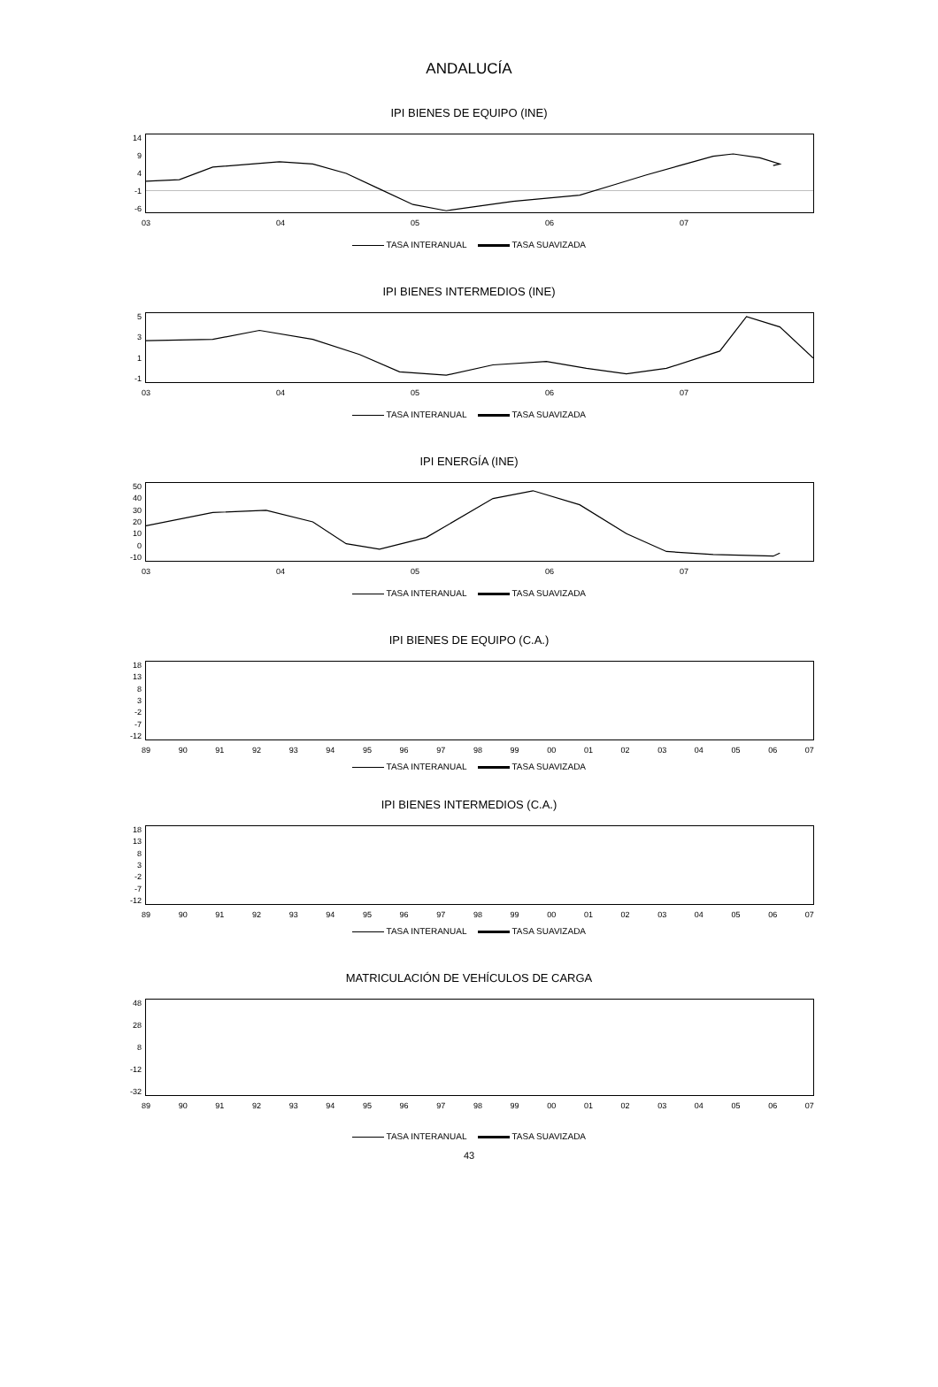ANDALUCÍA
IPI BIENES DE EQUIPO (INE)
14
9
4
-1
-6
03 04 05 06 07
TASA INTERANUAL TASA SUAVIZADA
IPI BIENES INTERMEDIOS (INE)
5
3
1
-1
03 04 05 06 07
TASA INTERANUAL TASA SUAVIZADA
IPI ENERGÍA (INE)
50
40
30
20
10
0
-10
03 04 05 06 07
TASA INTERANUAL TASA SUAVIZADA
IPI BIENES DE EQUIPO (C.A.)
18
13
8
3
-2
-7
-12
89 90 91 92 93 94 95 96 97 98 99 00 01 02 03 04 05 06 07
TASA INTERANUAL TASA SUAVIZADA
IPI BIENES INTERMEDIOS (C.A.)
18
13
8
3
-2
-7
-12
89 90 91 92 93 94 95 96 97 98 99 00 01 02 03 04 05 06 07
TASA INTERANUAL TASA SUAVIZADA
MATRICULACIÓN DE VEHÍCULOS DE CARGA
48
28
8
-12
-32
89 90 91 92 93 94 95 96 97 98 99 00 01 02 03 04 05 06 07
TASA INTERANUAL TASA SUAVIZADA
43